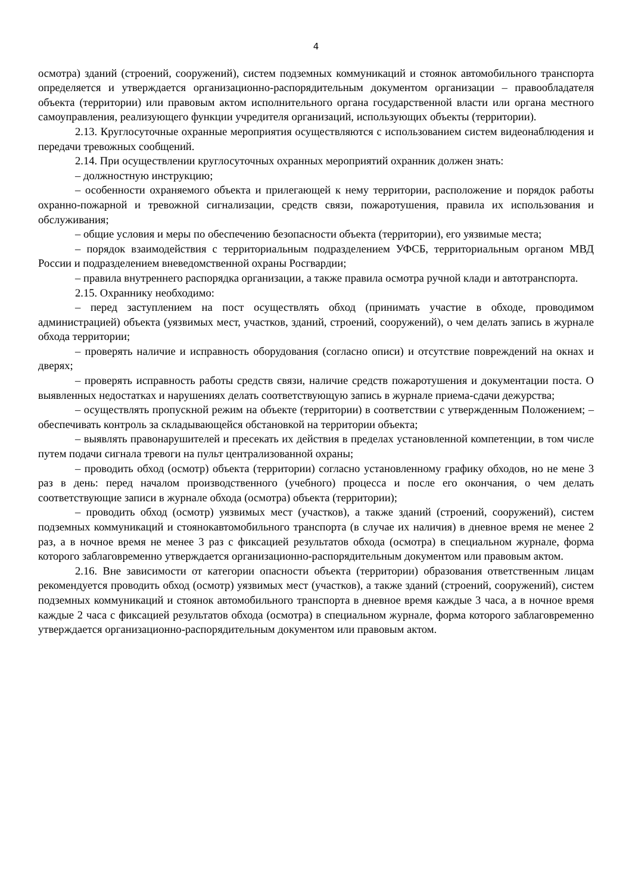4
осмотра) зданий (строений, сооружений), систем подземных коммуникаций и стоянок автомобильного транспорта определяется и утверждается организационно-распорядительным документом организации – правообладателя объекта (территории) или правовым актом исполнительного органа государственной власти или органа местного самоуправления, реализующего функции учредителя организаций, использующих объекты (территории).
2.13. Круглосуточные охранные мероприятия осуществляются с использованием систем видеонаблюдения и передачи тревожных сообщений.
2.14. При осуществлении круглосуточных охранных мероприятий охранник должен знать:
– должностную инструкцию;
– особенности охраняемого объекта и прилегающей к нему территории, расположение и порядок работы охранно-пожарной и тревожной сигнализации, средств связи, пожаротушения, правила их использования и обслуживания;
– общие условия и меры по обеспечению безопасности объекта (территории), его уязвимые места;
– порядок взаимодействия с территориальным подразделением УФСБ, территориальным органом МВД России и подразделением вневедомственной охраны Росгвардии;
– правила внутреннего распорядка организации, а также правила осмотра ручной клади и автотранспорта.
2.15. Охраннику необходимо:
– перед заступлением на пост осуществлять обход (принимать участие в обходе, проводимом администрацией) объекта (уязвимых мест, участков, зданий, строений, сооружений), о чем делать запись в журнале обхода территории;
– проверять наличие и исправность оборудования (согласно описи) и отсутствие повреждений на окнах и дверях;
– проверять исправность работы средств связи, наличие средств пожаротушения и документации поста. О выявленных недостатках и нарушениях делать соответствующую запись в журнале приема-сдачи дежурства;
– осуществлять пропускной режим на объекте (территории) в соответствии с утвержденным Положением; – обеспечивать контроль за складывающейся обстановкой на территории объекта;
– выявлять правонарушителей и пресекать их действия в пределах установленной компетенции, в том числе путем подачи сигнала тревоги на пульт централизованной охраны;
– проводить обход (осмотр) объекта (территории) согласно установленному графику обходов, но не мене 3 раз в день: перед началом производственного (учебного) процесса и после его окончания, о чем делать соответствующие записи в журнале обхода (осмотра) объекта (территории);
– проводить обход (осмотр) уязвимых мест (участков), а также зданий (строений, сооружений), систем подземных коммуникаций и стоянокавтомобильного транспорта (в случае их наличия) в дневное время не менее 2 раз, а в ночное время не менее 3 раз с фиксацией результатов обхода (осмотра) в специальном журнале, форма которого заблаговременно утверждается организационно-распорядительным документом или правовым актом.
2.16. Вне зависимости от категории опасности объекта (территории) образования ответственным лицам рекомендуется проводить обход (осмотр) уязвимых мест (участков), а также зданий (строений, сооружений), систем подземных коммуникаций и стоянок автомобильного транспорта в дневное время каждые 3 часа, а в ночное время каждые 2 часа с фиксацией результатов обхода (осмотра) в специальном журнале, форма которого заблаговременно утверждается организационно-распорядительным документом или правовым актом.